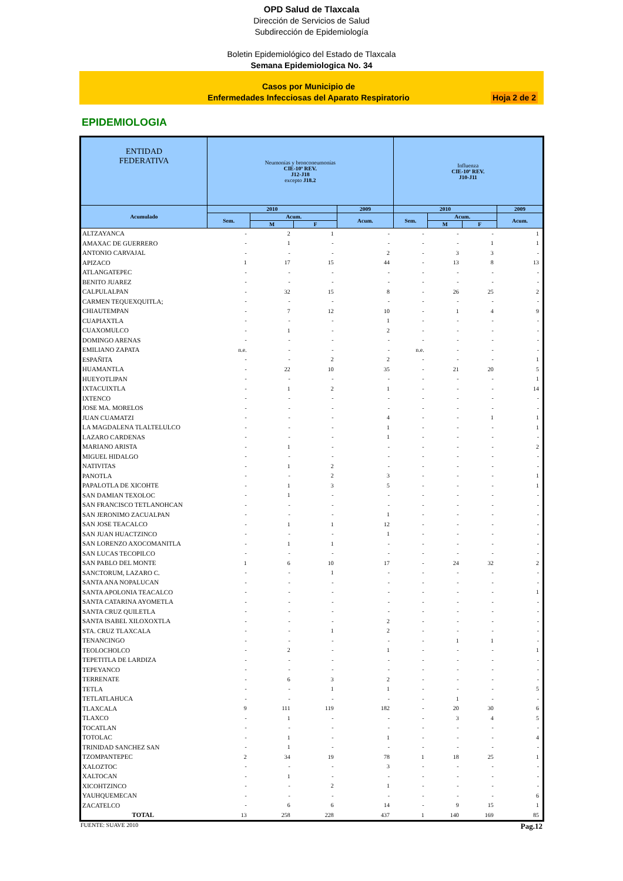OPD Salud de Tlaxcala
Dirección de Servicios de Salud
Subdirección de Epidemiología
Boletin Epidemiológico del Estado de Tlaxcala
Semana Epidemiologica No. 34
Casos por Municipio de
Enfermedades Infecciosas del Aparato Respiratorio
Hoja 2 de 2
EPIDEMIOLOGIA
| ENTIDAD FEDERATIVA | Neumonías y bronconeumonías CIE-10ª REV. J12-J18 excepto J18.2 | | | | Influenza CIE-10ª REV. J10-J11 | | | |
| --- | --- | --- | --- | --- | --- | --- | --- | --- |
| Acumulado | 2010 | | | 2009 | 2010 | | | 2009 |
| | Sem. | Acum. | | Acum. | Sem. | Acum. | | Acum. |
| | | M | F | | | M | F | |
| ALTZAYANCA | - | 2 | 1 | - | - | - | - | 1 |
| AMAXAC DE GUERRERO | - | 1 | - | - | - | - | 1 | 1 |
| ANTONIO CARVAJAL | - | - | - | 2 | - | 3 | 3 | - |
| APIZACO | 1 | 17 | 15 | 44 | - | 13 | 8 | 13 |
| ATLANGATEPEC | - | - | - | - | - | - | - | - |
| BENITO JUAREZ | - | - | - | - | - | - | - | - |
| CALPULALPAN | - | 32 | 15 | 8 | - | 26 | 25 | 2 |
| CARMEN TEQUEXQUITLA; | - | - | - | - | - | - | - | - |
| CHIAUTEMPAN | - | 7 | 12 | 10 | - | 1 | 4 | 9 |
| CUAPIAXTLA | - | - | - | 1 | - | - | - | - |
| CUAXOMULCO | - | 1 | - | 2 | - | - | - | - |
| DOMINGO ARENAS | - | - | - | - | - | - | - | - |
| EMILIANO ZAPATA | n.e. | - | - | - | n.e. | - | - | - |
| ESPAÑITA | - | - | 2 | 2 | - | - | - | 1 |
| HUAMANTLA | - | 22 | 10 | 35 | - | 21 | 20 | 5 |
| HUEYOTLIPAN | - | - | - | - | - | - | - | 1 |
| IXTACUIXTLA | - | 1 | 2 | 1 | - | - | - | 14 |
| IXTENCO | - | - | - | - | - | - | - | - |
| JOSE MA. MORELOS | - | - | - | - | - | - | - | - |
| JUAN CUAMATZI | - | - | - | 4 | - | - | 1 | 1 |
| LA MAGDALENA TLALTELULCO | - | - | - | 1 | - | - | - | 1 |
| LAZARO CARDENAS | - | - | - | 1 | - | - | - | - |
| MARIANO ARISTA | - | 1 | - | - | - | - | - | 2 |
| MIGUEL HIDALGO | - | - | - | - | - | - | - | - |
| NATIVITAS | - | 1 | 2 | - | - | - | - | - |
| PANOTLA | - | - | 2 | 3 | - | - | - | 1 |
| PAPALOTLA DE XICOHTE | - | 1 | 3 | 5 | - | - | - | 1 |
| SAN DAMIAN TEXOLOC | - | 1 | - | - | - | - | - | - |
| SAN FRANCISCO TETLANOHCAN | - | - | - | - | - | - | - | - |
| SAN JERONIMO ZACUALPAN | - | - | - | 1 | - | - | - | - |
| SAN JOSE TEACALCO | - | 1 | 1 | 12 | - | - | - | - |
| SAN JUAN HUACTZINCO | - | - | - | 1 | - | - | - | - |
| SAN LORENZO AXOCOMANITLA | - | 1 | 1 | - | - | - | - | - |
| SAN LUCAS TECOPILCO | - | - | - | - | - | - | - | - |
| SAN PABLO DEL MONTE | 1 | 6 | 10 | 17 | - | 24 | 32 | 2 |
| SANCTORUM, LAZARO C. | - | - | 1 | - | - | - | - | - |
| SANTA ANA NOPALUCAN | - | - | - | - | - | - | - | - |
| SANTA APOLONIA TEACALCO | - | - | - | - | - | - | - | 1 |
| SANTA CATARINA AYOMETLA | - | - | - | - | - | - | - | - |
| SANTA CRUZ QUILETLA | - | - | - | - | - | - | - | - |
| SANTA ISABEL XILOXOXTLA | - | - | - | 2 | - | - | - | - |
| STA. CRUZ TLAXCALA | - | - | 1 | 2 | - | - | - | - |
| TENANCINGO | - | - | - | - | - | 1 | 1 | - |
| TEOLOCHOLCO | - | 2 | - | 1 | - | - | - | 1 |
| TEPETITLA DE LARDIZA | - | - | - | - | - | - | - | - |
| TEPEYANCO | - | - | - | - | - | - | - | - |
| TERRENATE | - | 6 | 3 | 2 | - | - | - | - |
| TETLA | - | - | 1 | 1 | - | - | - | 5 |
| TETLATLAHUCA | - | - | - | - | - | 1 | - | - |
| TLAXCALA | 9 | 111 | 119 | 182 | - | 20 | 30 | 6 |
| TLAXCO | - | 1 | - | - | - | 3 | 4 | 5 |
| TOCATLAN | - | - | - | - | - | - | - | - |
| TOTOLAC | - | 1 | - | 1 | - | - | - | 4 |
| TRINIDAD SANCHEZ SAN | - | 1 | - | - | - | - | - | - |
| TZOMPANTEPEC | 2 | 34 | 19 | 78 | 1 | 18 | 25 | 1 |
| XALOZTOC | - | - | - | 3 | - | - | - | - |
| XALTOCAN | - | 1 | - | - | - | - | - | - |
| XICOHTZINCO | - | - | 2 | 1 | - | - | - | - |
| YAUHQUEMECAN | - | - | - | - | - | - | - | 6 |
| ZACATELCO | - | 6 | 6 | 14 | - | 9 | 15 | 1 |
| TOTAL | 13 | 258 | 228 | 437 | 1 | 140 | 169 | 85 |
FUENTE: SUAVE 2010 Pag.12